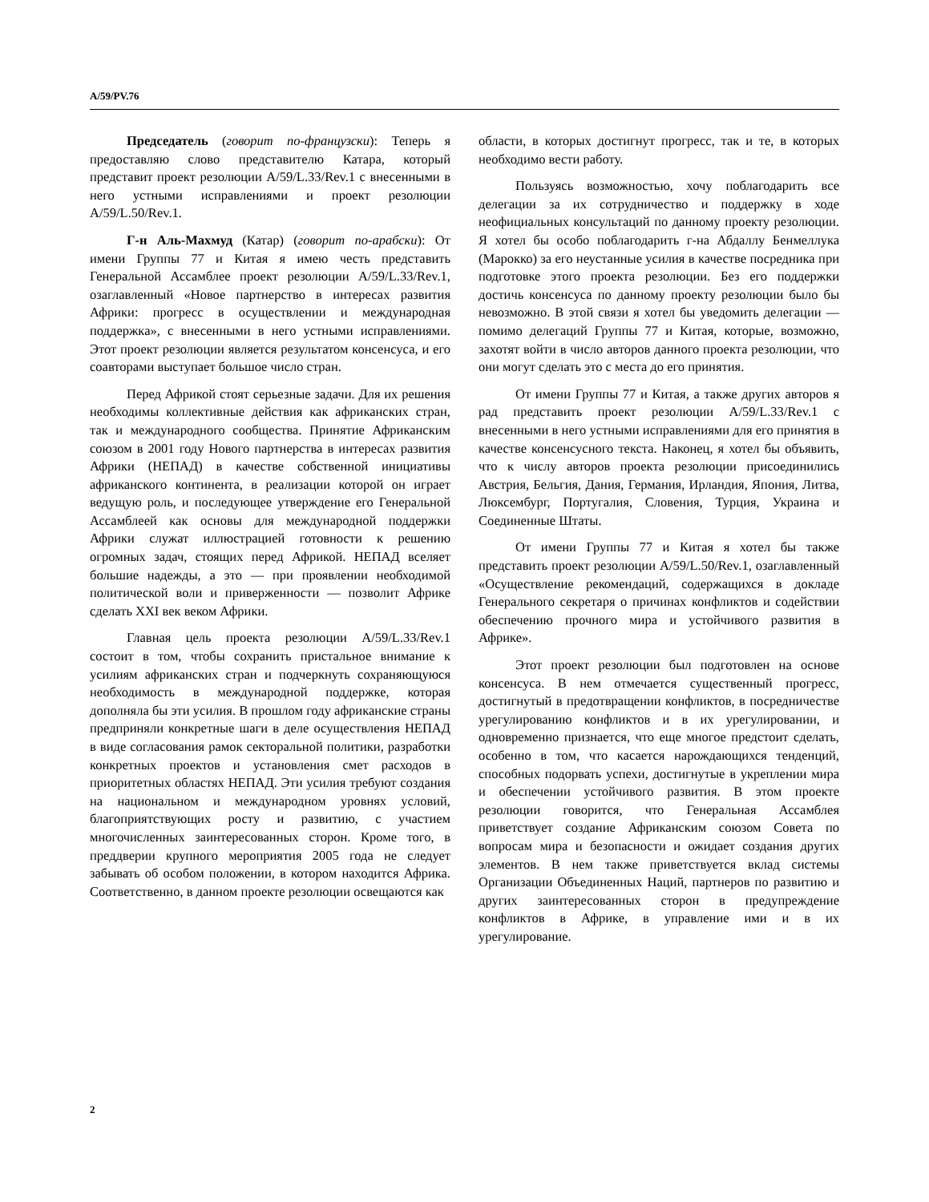A/59/PV.76
Председатель (говорит по-французски): Теперь я предоставляю слово представителю Катара, который представит проект резолюции A/59/L.33/Rev.1 с внесенными в него устными исправлениями и проект резолюции A/59/L.50/Rev.1.
Г-н Аль-Махмуд (Катар) (говорит по-арабски): От имени Группы 77 и Китая я имею честь представить Генеральной Ассамблее проект резолюции A/59/L.33/Rev.1, озаглавленный «Новое партнерство в интересах развития Африки: прогресс в осуществлении и международная поддержка», с внесенными в него устными исправлениями. Этот проект резолюции является результатом консенсуса, и его соавторами выступает большое число стран.
Перед Африкой стоят серьезные задачи. Для их решения необходимы коллективные действия как африканских стран, так и международного сообщества. Принятие Африканским союзом в 2001 году Нового партнерства в интересах развития Африки (НЕПАД) в качестве собственной инициативы африканского континента, в реализации которой он играет ведущую роль, и последующее утверждение его Генеральной Ассамблеей как основы для международной поддержки Африки служат иллюстрацией готовности к решению огромных задач, стоящих перед Африкой. НЕПАД вселяет большие надежды, а это — при проявлении необходимой политической воли и приверженности — позволит Африке сделать XXI век веком Африки.
Главная цель проекта резолюции A/59/L.33/Rev.1 состоит в том, чтобы сохранить пристальное внимание к усилиям африканских стран и подчеркнуть сохраняющуюся необходимость в международной поддержке, которая дополняла бы эти усилия. В прошлом году африканские страны предприняли конкретные шаги в деле осуществления НЕПАД в виде согласования рамок секторальной политики, разработки конкретных проектов и установления смет расходов в приоритетных областях НЕПАД. Эти усилия требуют создания на национальном и международном уровнях условий, благоприятствующих росту и развитию, с участием многочисленных заинтересованных сторон. Кроме того, в преддверии крупного мероприятия 2005 года не следует забывать об особом положении, в котором находится Африка. Соответственно, в данном проекте резолюции освещаются как
области, в которых достигнут прогресс, так и те, в которых необходимо вести работу.
Пользуясь возможностью, хочу поблагодарить все делегации за их сотрудничество и поддержку в ходе неофициальных консультаций по данному проекту резолюции. Я хотел бы особо поблагодарить г-на Абдаллу Бенмеллука (Марокко) за его неустанные усилия в качестве посредника при подготовке этого проекта резолюции. Без его поддержки достичь консенсуса по данному проекту резолюции было бы невозможно. В этой связи я хотел бы уведомить делегации — помимо делегаций Группы 77 и Китая, которые, возможно, захотят войти в число авторов данного проекта резолюции, что они могут сделать это с места до его принятия.
От имени Группы 77 и Китая, а также других авторов я рад представить проект резолюции A/59/L.33/Rev.1 с внесенными в него устными исправлениями для его принятия в качестве консенсусного текста. Наконец, я хотел бы объявить, что к числу авторов проекта резолюции присоединились Австрия, Бельгия, Дания, Германия, Ирландия, Япония, Литва, Люксембург, Португалия, Словения, Турция, Украина и Соединенные Штаты.
От имени Группы 77 и Китая я хотел бы также представить проект резолюции A/59/L.50/Rev.1, озаглавленный «Осуществление рекомендаций, содержащихся в докладе Генерального секретаря о причинах конфликтов и содействии обеспечению прочного мира и устойчивого развития в Африке».
Этот проект резолюции был подготовлен на основе консенсуса. В нем отмечается существенный прогресс, достигнутый в предотвращении конфликтов, в посредничестве урегулированию конфликтов и в их урегулировании, и одновременно признается, что еще многое предстоит сделать, особенно в том, что касается нарождающихся тенденций, способных подорвать успехи, достигнутые в укреплении мира и обеспечении устойчивого развития. В этом проекте резолюции говорится, что Генеральная Ассамблея приветствует создание Африканским союзом Совета по вопросам мира и безопасности и ожидает создания других элементов. В нем также приветствуется вклад системы Организации Объединенных Наций, партнеров по развитию и других заинтересованных сторон в предупреждение конфликтов в Африке, в управление ими и в их урегулирование.
2